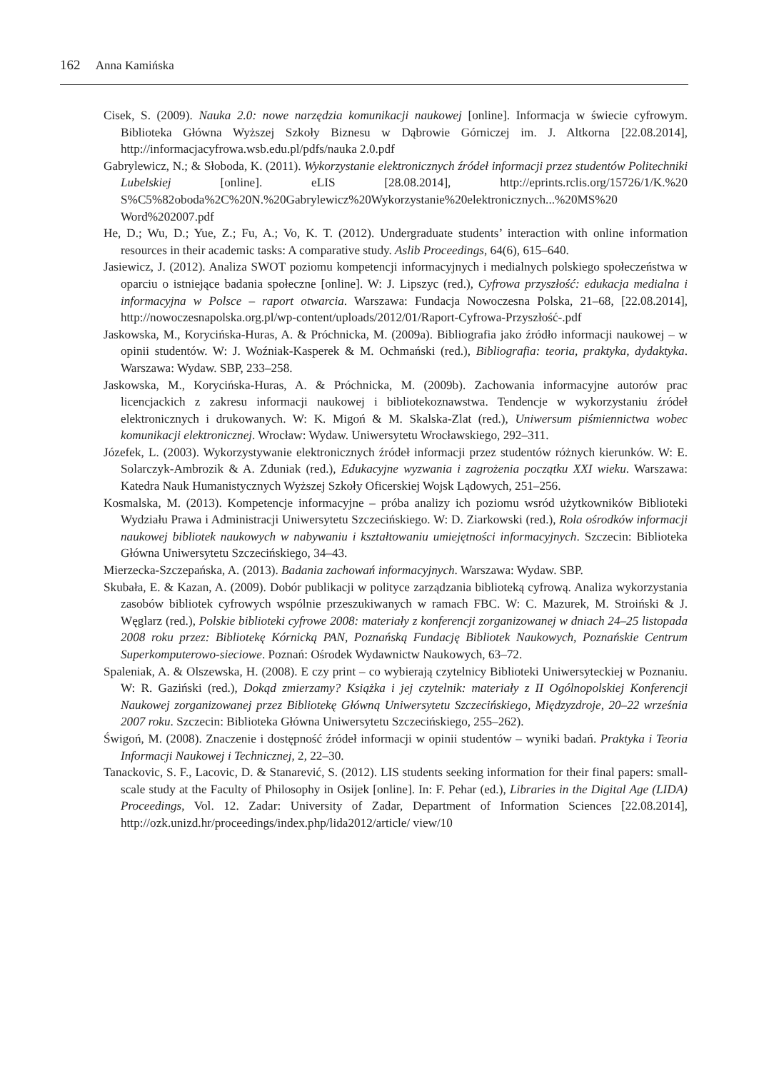162 Anna Kamińska
Cisek, S. (2009). Nauka 2.0: nowe narzędzia komunikacji naukowej [online]. Informacja w świecie cyfrowym. Biblioteka Główna Wyższej Szkoły Biznesu w Dąbrowie Górniczej im. J. Altkorna [22.08.2014], http://informacjacyfrowa.wsb.edu.pl/pdfs/nauka 2.0.pdf
Gabrylewicz, N.; & Słoboda, K. (2011). Wykorzystanie elektronicznych źródeł informacji przez studentów Politechniki Lubelskiej [online]. eLIS [28.08.2014], http://eprints.rclis.org/15726/1/K.%20 S%C5%82oboda%2C%20N.%20Gabrylewicz%20Wykorzystanie%20elektronicznych...%20MS%20 Word%202007.pdf
He, D.; Wu, D.; Yue, Z.; Fu, A.; Vo, K. T. (2012). Undergraduate students’ interaction with online information resources in their academic tasks: A comparative study. Aslib Proceedings, 64(6), 615–640.
Jasiewicz, J. (2012). Analiza SWOT poziomu kompetencji informacyjnych i medialnych polskiego społeczeństwa w oparciu o istniejące badania społeczne [online]. W: J. Lipszyc (red.), Cyfrowa przyszłość: edukacja medialna i informacyjna w Polsce – raport otwarcia. Warszawa: Fundacja Nowoczesna Polska, 21–68, [22.08.2014], http://nowoczesnapolska.org.pl/wp-content/uploads/2012/01/Raport-Cyfrowa-Przyszłość-.pdf
Jaskowska, M., Korycińska-Huras, A. & Próchnicka, M. (2009a). Bibliografia jako źródło informacji naukowej – w opinii studentów. W: J. Woźniak-Kasperek & M. Ochmański (red.), Bibliografia: teoria, praktyka, dydaktyka. Warszawa: Wydaw. SBP, 233–258.
Jaskowska, M., Korycińska-Huras, A. & Próchnicka, M. (2009b). Zachowania informacyjne autorów prac licencjackich z zakresu informacji naukowej i bibliotekoznawstwa. Tendencje w wykorzystaniu źródeł elektronicznych i drukowanych. W: K. Migoń & M. Skalska-Zlat (red.), Uniwersum piśmiennictwa wobec komunikacji elektronicznej. Wrocław: Wydaw. Uniwersytetu Wrocławskiego, 292–311.
Józefek, L. (2003). Wykorzystywanie elektronicznych źródeł informacji przez studentów różnych kierunków. W: E. Solarczyk-Ambrozik & A. Zduniak (red.), Edukacyjne wyzwania i zagrożenia początku XXI wieku. Warszawa: Katedra Nauk Humanistycznych Wyższej Szkoły Oficerskiej Wojsk Lądowych, 251–256.
Kosmalska, M. (2013). Kompetencje informacyjne – próba analizy ich poziomu wsród użytkowników Biblioteki Wydziału Prawa i Administracji Uniwersytetu Szczecińskiego. W: D. Ziarkowski (red.), Rola ośrodków informacji naukowej bibliotek naukowych w nabywaniu i kształtowaniu umiejętności informacyjnych. Szczecin: Biblioteka Główna Uniwersytetu Szczecińskiego, 34–43.
Mierzecka-Szczepańska, A. (2013). Badania zachowań informacyjnych. Warszawa: Wydaw. SBP.
Skubała, E. & Kazan, A. (2009). Dobór publikacji w polityce zarządzania biblioteką cyfrową. Analiza wykorzystania zasobów bibliotek cyfrowych wspólnie przeszukiwanych w ramach FBC. W: C. Mazurek, M. Stroiński & J. Węglarz (red.), Polskie biblioteki cyfrowe 2008: materiały z konferencji zorganizowanej w dniach 24–25 listopada 2008 roku przez: Bibliotekę Kórnicką PAN, Poznańską Fundację Bibliotek Naukowych, Poznańskie Centrum Superkomputerowo-sieciowe. Poznań: Ośrodek Wydawnictw Naukowych, 63–72.
Spaleniak, A. & Olszewska, H. (2008). E czy print – co wybierają czytelnicy Biblioteki Uniwersyteckiej w Poznaniu. W: R. Gaziński (red.), Dokąd zmierzamy? Książka i jej czytelnik: materiały z II Ogólnopolskiej Konferencji Naukowej zorganizowanej przez Bibliotekę Główną Uniwersytetu Szczecińskiego, Międzyzdroje, 20–22 września 2007 roku. Szczecin: Biblioteka Główna Uniwersytetu Szczecińskiego, 255–262).
Świgoń, M. (2008). Znaczenie i dostępność źródeł informacji w opinii studentów – wyniki badań. Praktyka i Teoria Informacji Naukowej i Technicznej, 2, 22–30.
Tanackovic, S. F., Lacovic, D. & Stanarević, S. (2012). LIS students seeking information for their final papers: small-scale study at the Faculty of Philosophy in Osijek [online]. In: F. Pehar (ed.), Libraries in the Digital Age (LIDA) Proceedings, Vol. 12. Zadar: University of Zadar, Department of Information Sciences [22.08.2014], http://ozk.unizd.hr/proceedings/index.php/lida2012/article/ view/10